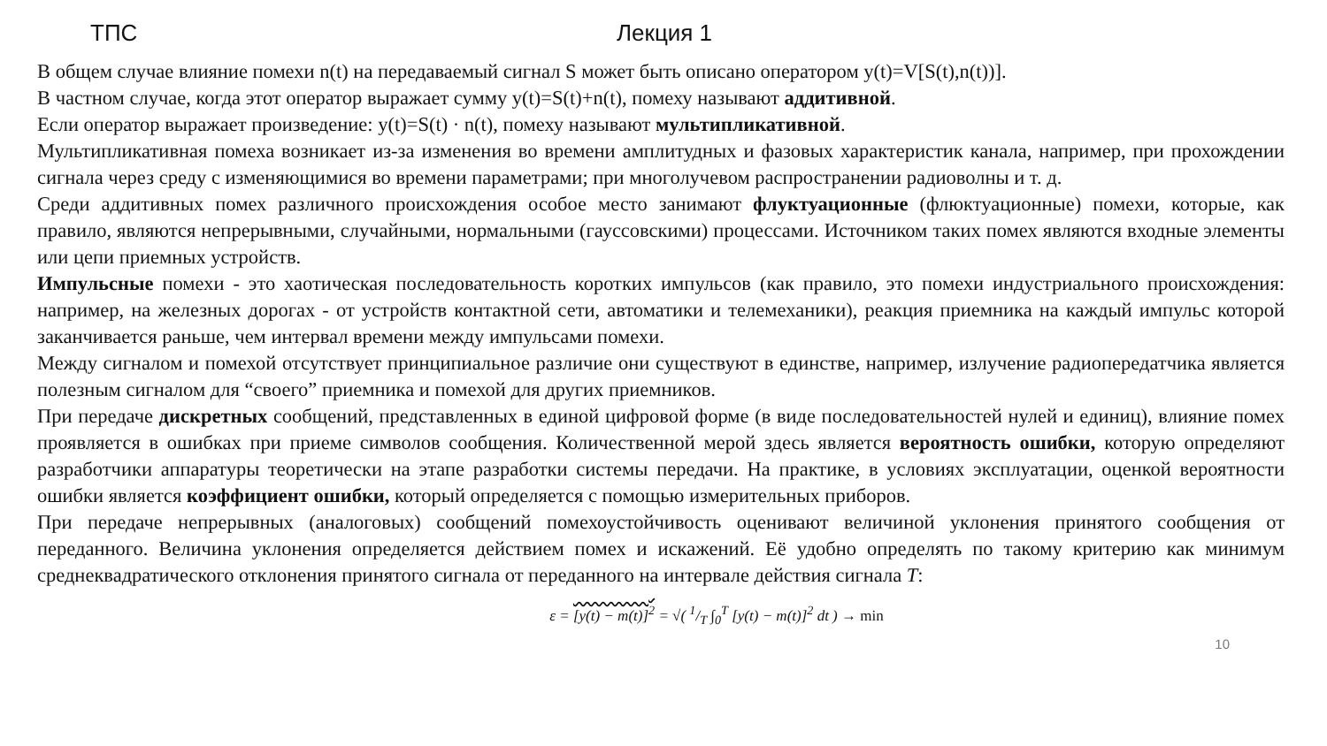ТПС Лекция 1
В общем случае влияние помехи n(t) на передаваемый сигнал S может быть описано оператором y(t)=V[S(t),n(t))].
В частном случае, когда этот оператор выражает сумму y(t)=S(t)+n(t), помеху называют аддитивной.
Если оператор выражает произведение: y(t)=S(t) · n(t), помеху называют мультипликативной.
Мультипликативная помеха возникает из-за изменения во времени амплитудных и фазовых характеристик канала, например, при прохождении сигнала через среду с изменяющимися во времени параметрами; при многолучевом распространении радиоволны и т. д.
Среди аддитивных помех различного происхождения особое место занимают флуктуационные (флюктуационные) помехи, которые, как правило, являются непрерывными, случайными, нормальными (гауссовскими) процессами. Источником таких помех являются входные элементы или цепи приемных устройств.
Импульсные помехи - это хаотическая последовательность коротких импульсов (как правило, это помехи индустриального происхождения: например, на железных дорогах - от устройств контактной сети, автоматики и телемеханики), реакция приемника на каждый импульс которой заканчивается раньше, чем интервал времени между импульсами помехи.
Между сигналом и помехой отсутствует принципиальное различие они существуют в единстве, например, излучение радиопередатчика является полезным сигналом для “своего” приемника и помехой для других приемников.
При передаче дискретных сообщений, представленных в единой цифровой форме (в виде последовательностей нулей и единиц), влияние помех проявляется в ошибках при приеме символов сообщения. Количественной мерой здесь является вероятность ошибки, которую определяют разработчики аппаратуры теоретически на этапе разработки системы передачи. На практике, в условиях эксплуатации, оценкой вероятности ошибки является коэффициент ошибки, который определяется с помощью измерительных приборов.
При передаче непрерывных (аналоговых) сообщений помехоустойчивость оценивают величиной уклонения принятого сообщения от переданного. Величина уклонения определяется действием помех и искажений. Её удобно определять по такому критерию как минимум среднеквадратического отклонения принятого сигнала от переданного на интервале действия сигнала T:
ε = [y(t) − m(t)]<sup>2</sup> = √( 1/T ∫<sub>0</sub><sup>T</sup> [y(t) − m(t)]<sup>2</sup> dt ) → min
10